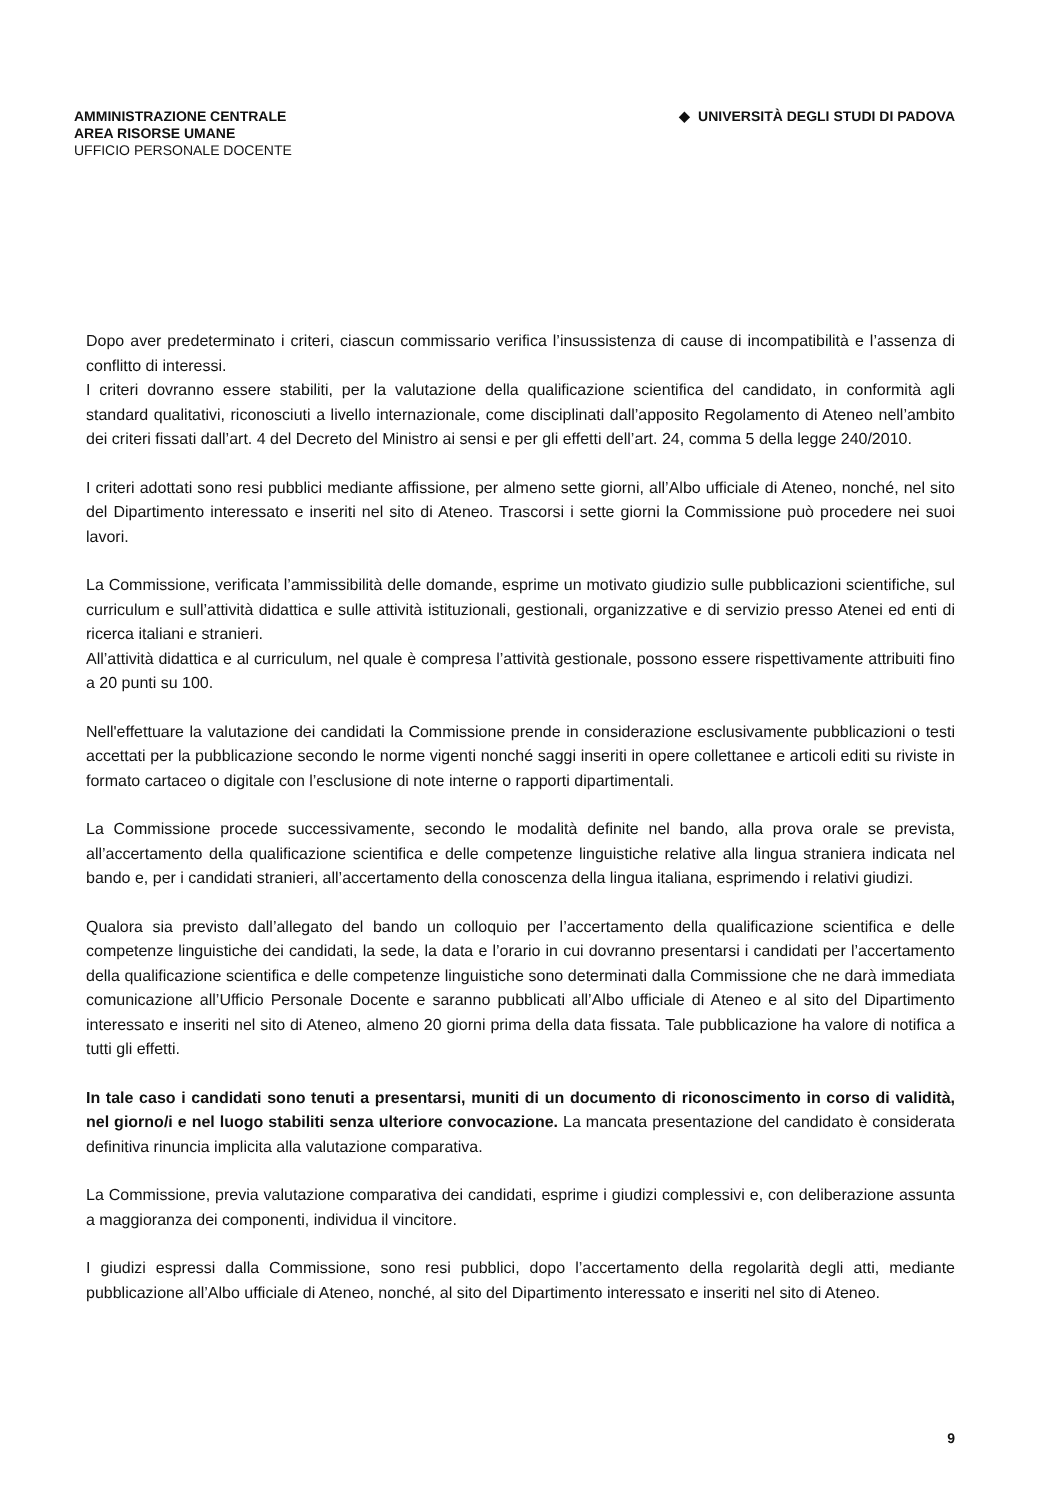AMMINISTRAZIONE CENTRALE
AREA RISORSE UMANE
UFFICIO PERSONALE DOCENTE
◆ UNIVERSITÀ DEGLI STUDI DI PADOVA
Dopo aver predeterminato i criteri, ciascun commissario verifica l’insussistenza di cause di incompatibilità e l’assenza di conflitto di interessi.
I criteri dovranno essere stabiliti, per la valutazione della qualificazione scientifica del candidato, in conformità agli standard qualitativi, riconosciuti a livello internazionale, come disciplinati dall’apposito Regolamento di Ateneo nell’ambito dei criteri fissati dall’art. 4 del Decreto del Ministro ai sensi e per gli effetti dell’art. 24, comma 5 della legge 240/2010.
I criteri adottati sono resi pubblici mediante affissione, per almeno sette giorni, all’Albo ufficiale di Ateneo, nonché, nel sito del Dipartimento interessato e inseriti nel sito di Ateneo. Trascorsi i sette giorni la Commissione può procedere nei suoi lavori.
La Commissione, verificata l’ammissibilità delle domande, esprime un motivato giudizio sulle pubblicazioni scientifiche, sul curriculum e sull’attività didattica e sulle attività istituzionali, gestionali, organizzative e di servizio presso Atenei ed enti di ricerca italiani e stranieri.
All’attività didattica e al curriculum, nel quale è compresa l’attività gestionale, possono essere rispettivamente attribuiti fino a 20 punti su 100.
Nell'effettuare la valutazione dei candidati la Commissione prende in considerazione esclusivamente pubblicazioni o testi accettati per la pubblicazione secondo le norme vigenti nonché saggi inseriti in opere collettanee e articoli editi su riviste in formato cartaceo o digitale con l’esclusione di note interne o rapporti dipartimentali.
La Commissione procede successivamente, secondo le modalità definite nel bando, alla prova orale se prevista, all’accertamento della qualificazione scientifica e delle competenze linguistiche relative alla lingua straniera indicata nel bando e, per i candidati stranieri, all’accertamento della conoscenza della lingua italiana, esprimendo i relativi giudizi.
Qualora sia previsto dall’allegato del bando un colloquio per l’accertamento della qualificazione scientifica e delle competenze linguistiche dei candidati, la sede, la data e l’orario in cui dovranno presentarsi i candidati per l’accertamento della qualificazione scientifica e delle competenze linguistiche sono determinati dalla Commissione che ne darà immediata comunicazione all’Ufficio Personale Docente e saranno pubblicati all’Albo ufficiale di Ateneo e al sito del Dipartimento interessato e inseriti nel sito di Ateneo, almeno 20 giorni prima della data fissata. Tale pubblicazione ha valore di notifica a tutti gli effetti.
In tale caso i candidati sono tenuti a presentarsi, muniti di un documento di riconoscimento in corso di validità, nel giorno/i e nel luogo stabiliti senza ulteriore convocazione. La mancata presentazione del candidato è considerata definitiva rinuncia implicita alla valutazione comparativa.
La Commissione, previa valutazione comparativa dei candidati, esprime i giudizi complessivi e, con deliberazione assunta a maggioranza dei componenti, individua il vincitore.
I giudizi espressi dalla Commissione, sono resi pubblici, dopo l’accertamento della regolarità degli atti, mediante pubblicazione all’Albo ufficiale di Ateneo, nonché, al sito del Dipartimento interessato e inseriti nel sito di Ateneo.
9